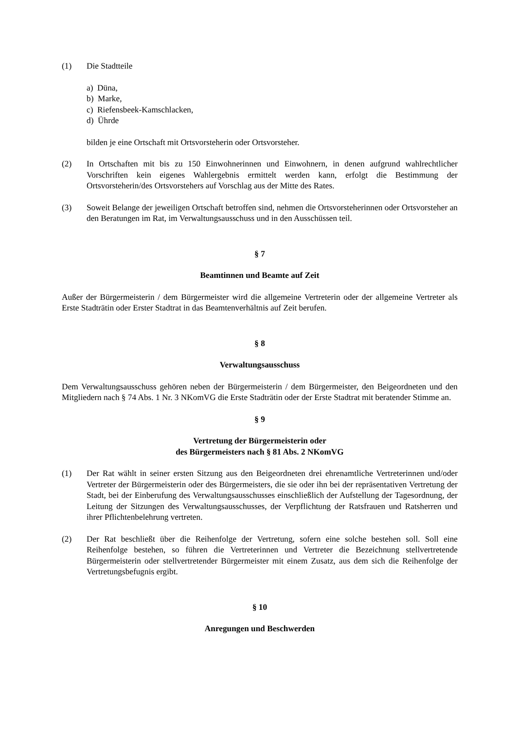(1) Die Stadtteile
a) Düna,
b) Marke,
c) Riefensbeek-Kamschlacken,
d) Ührde
bilden je eine Ortschaft mit Ortsvorsteherin oder Ortsvorsteher.
(2) In Ortschaften mit bis zu 150 Einwohnerinnen und Einwohnern, in denen aufgrund wahlrechtlicher Vorschriften kein eigenes Wahlergebnis ermittelt werden kann, erfolgt die Bestimmung der Ortsvorsteherin/des Ortsvorstehers auf Vorschlag aus der Mitte des Rates.
(3) Soweit Belange der jeweiligen Ortschaft betroffen sind, nehmen die Ortsvorsteherinnen oder Ortsvorsteher an den Beratungen im Rat, im Verwaltungsausschuss und in den Ausschüssen teil.
§ 7
Beamtinnen und Beamte auf Zeit
Außer der Bürgermeisterin / dem Bürgermeister wird die allgemeine Vertreterin oder der allgemeine Vertreter als Erste Stadträtin oder Erster Stadtrat in das Beamtenverhältnis auf Zeit berufen.
§ 8
Verwaltungsausschuss
Dem Verwaltungsausschuss gehören neben der Bürgermeisterin / dem Bürgermeister, den Beigeordneten und den Mitgliedern nach § 74 Abs. 1 Nr. 3 NKomVG die Erste Stadträtin oder der Erste Stadtrat mit beratender Stimme an.
§ 9
Vertretung der Bürgermeisterin oder
des Bürgermeisters nach § 81 Abs. 2 NKomVG
(1) Der Rat wählt in seiner ersten Sitzung aus den Beigeordneten drei ehrenamtliche Vertreterinnen und/oder Vertreter der Bürgermeisterin oder des Bürgermeisters, die sie oder ihn bei der repräsentativen Vertretung der Stadt, bei der Einberufung des Verwaltungsausschusses einschließlich der Aufstellung der Tagesordnung, der Leitung der Sitzungen des Verwaltungsausschusses, der Verpflichtung der Ratsfrauen und Ratsherren und ihrer Pflichtenbelehrung vertreten.
(2) Der Rat beschließt über die Reihenfolge der Vertretung, sofern eine solche bestehen soll. Soll eine Reihenfolge bestehen, so führen die Vertreterinnen und Vertreter die Bezeichnung stellvertretende Bürgermeisterin oder stellvertretender Bürgermeister mit einem Zusatz, aus dem sich die Reihenfolge der Vertretungsbefugnis ergibt.
§ 10
Anregungen und Beschwerden